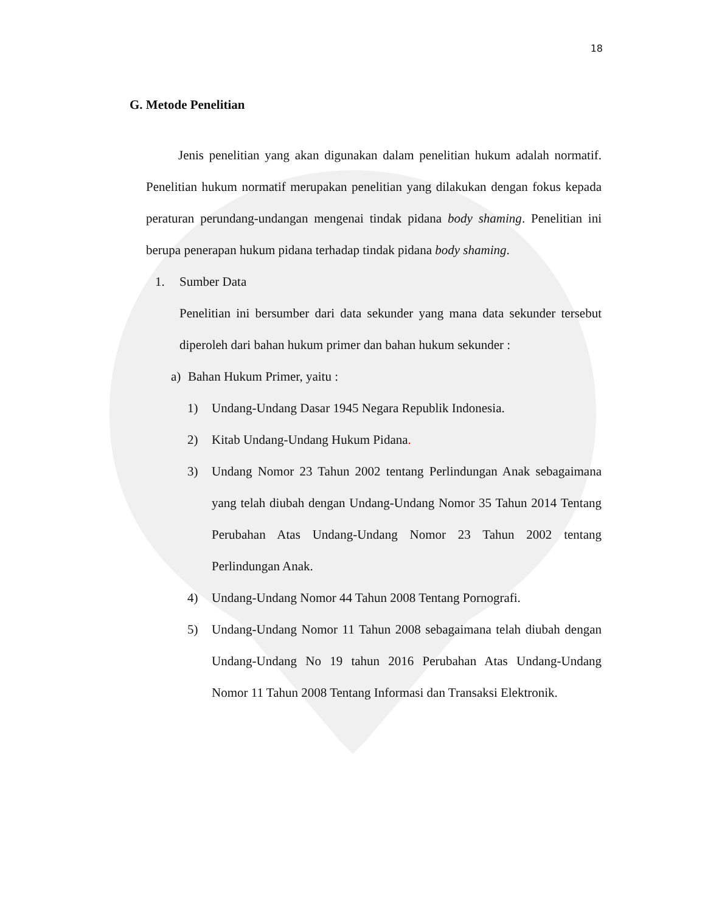18
G. Metode Penelitian
Jenis penelitian yang akan digunakan dalam penelitian hukum adalah normatif. Penelitian hukum normatif merupakan penelitian yang dilakukan dengan fokus kepada peraturan perundang-undangan mengenai tindak pidana body shaming. Penelitian ini berupa penerapan hukum pidana terhadap tindak pidana body shaming.
1. Sumber Data
Penelitian ini bersumber dari data sekunder yang mana data sekunder tersebut diperoleh dari bahan hukum primer dan bahan hukum sekunder :
a) Bahan Hukum Primer, yaitu :
1) Undang-Undang Dasar 1945 Negara Republik Indonesia.
2) Kitab Undang-Undang Hukum Pidana.
3) Undang Nomor 23 Tahun 2002 tentang Perlindungan Anak sebagaimana yang telah diubah dengan Undang-Undang Nomor 35 Tahun 2014 Tentang Perubahan Atas Undang-Undang Nomor 23 Tahun 2002 tentang Perlindungan Anak.
4) Undang-Undang Nomor 44 Tahun 2008 Tentang Pornografi.
5) Undang-Undang Nomor 11 Tahun 2008 sebagaimana telah diubah dengan Undang-Undang No 19 tahun 2016 Perubahan Atas Undang-Undang Nomor 11 Tahun 2008 Tentang Informasi dan Transaksi Elektronik.